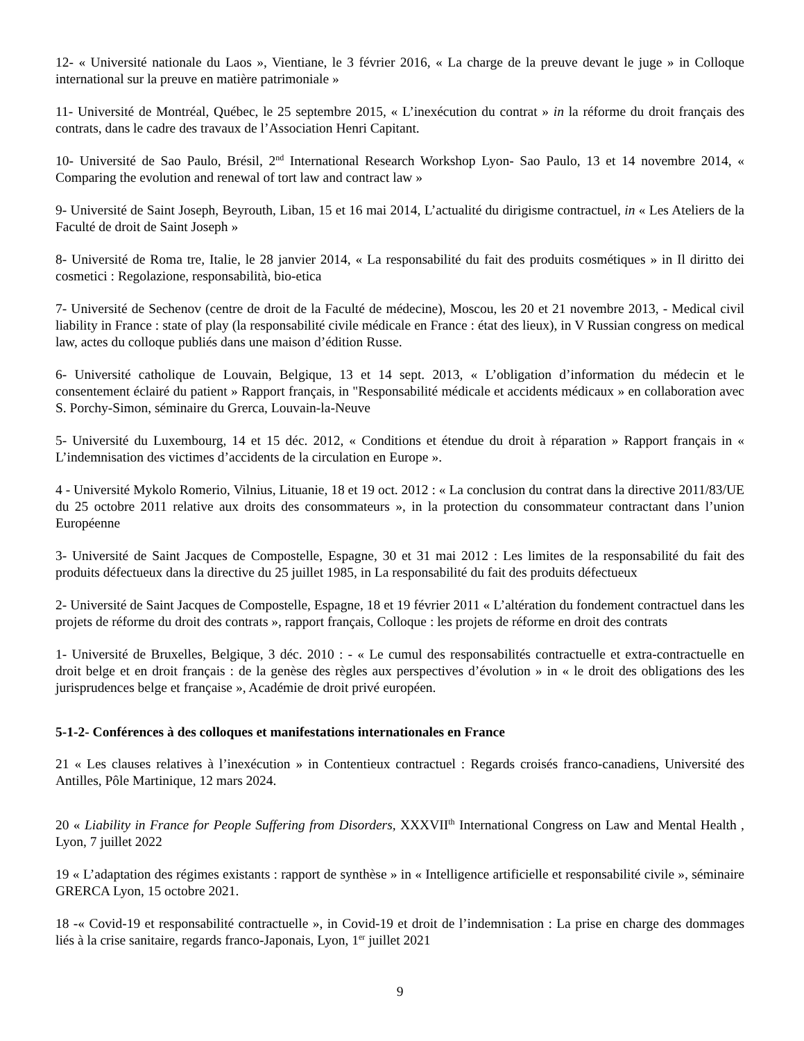12- « Université nationale du Laos », Vientiane, le 3 février 2016, « La charge de la preuve devant le juge » in Colloque international sur la preuve en matière patrimoniale »
11- Université de Montréal, Québec, le 25 septembre 2015, « L’inexécution du contrat » in la réforme du droit français des contrats, dans le cadre des travaux de l’Association Henri Capitant.
10- Université de Sao Paulo, Brésil, 2<sup>nd</sup> International Research Workshop Lyon- Sao Paulo, 13 et 14 novembre 2014, « Comparing the evolution and renewal of tort law and contract law »
9- Université de Saint Joseph, Beyrouth, Liban, 15 et 16 mai 2014, L’actualité du dirigisme contractuel, in « Les Ateliers de la Faculté de droit de Saint Joseph »
8- Université de Roma tre, Italie, le 28 janvier 2014, « La responsabilité du fait des produits cosmétiques » in Il diritto dei cosmetici : Regolazione, responsabilità, bio-etica
7- Université de Sechenov (centre de droit de la Faculté de médecine), Moscou, les 20 et 21 novembre 2013, - Medical civil liability in France : state of play (la responsabilité civile médicale en France : état des lieux), in V Russian congress on medical law, actes du colloque publiés dans une maison d’édition Russe.
6- Université catholique de Louvain, Belgique, 13 et 14 sept. 2013, « L’obligation d’information du médecin et le consentement éclairé du patient » Rapport français, in "Responsabilité médicale et accidents médicaux » en collaboration avec S. Porchy-Simon, séminaire du Grerca, Louvain-la-Neuve
5- Université du Luxembourg, 14 et 15 déc. 2012, « Conditions et étendue du droit à réparation » Rapport français in « L’indemnisation des victimes d’accidents de la circulation en Europe ».
4 - Université Mykolo Romerio, Vilnius, Lituanie, 18 et 19 oct. 2012 : « La conclusion du contrat dans la directive 2011/83/UE du 25 octobre 2011 relative aux droits des consommateurs », in la protection du consommateur contractant dans l’union Européenne
3- Université de Saint Jacques de Compostelle, Espagne, 30 et 31 mai 2012 : Les limites de la responsabilité du fait des produits défectueux dans la directive du 25 juillet 1985, in La responsabilité du fait des produits défectueux
2- Université de Saint Jacques de Compostelle, Espagne, 18 et 19 février 2011 « L’altération du fondement contractuel dans les projets de réforme du droit des contrats », rapport français, Colloque : les projets de réforme en droit des contrats
1- Université de Bruxelles, Belgique, 3 déc. 2010 : - « Le cumul des responsabilités contractuelle et extra-contractuelle en droit belge et en droit français : de la genèse des règles aux perspectives d’évolution » in « le droit des obligations des les jurisprudences belge et française », Académie de droit privé européen.
5-1-2- Conférences à des colloques et manifestations internationales en France
21 « Les clauses relatives à l’inexécution » in Contentieux contractuel : Regards croisés franco-canadiens, Université des Antilles, Pôle Martinique, 12 mars 2024.
20 « Liability in France for People Suffering from Disorders, XXXVII<sup>th</sup> International Congress on Law and Mental Health , Lyon, 7 juillet 2022
19 « L’adaptation des régimes existants : rapport de synthèse » in « Intelligence artificielle et responsabilité civile », séminaire GRERCA Lyon, 15 octobre 2021.
18 -« Covid-19 et responsabilité contractuelle », in Covid-19 et droit de l’indemnisation : La prise en charge des dommages liés à la crise sanitaire, regards franco-Japonais, Lyon, 1<sup>er</sup> juillet 2021
9